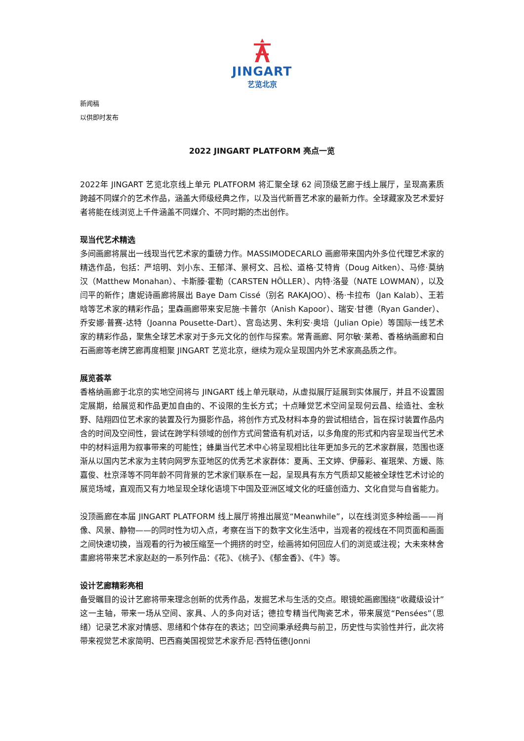JINGART
艺览北京
新闻稿
以供即时发布
2022 JINGART PLATFORM 亮点一览
2022年 JINGART 艺览北京线上单元 PLATFORM 将汇聚全球 62 间顶级艺廊于线上展厅，呈现高素质跨越不同媒介的艺术作品，涵盖大师级经典之作，以及当代新晋艺术家的最新力作。全球藏家及艺术爱好者将能在线浏览上千件涵盖不同媒介、不同时期的杰出创作。
现当代艺术精选
多间画廊将展出一线现当代艺术家的重磅力作。MASSIMODECARLO 画廊带来国内外多位代理艺术家的精选作品，包括：严培明、刘小东、王郁洋、景柯文、吕松、道格·艾特肯（Doug Aitken）、马修·莫纳汉（Matthew Monahan）、卡斯滕·霍勒（CARSTEN HÖLLER）、内特·洛曼（NATE LOWMAN），以及闫平的新作；唐妮诗画廊将展出 Baye Dam Cissé（别名 RAKAJOO）、杨·卡拉布（Jan Kalab）、王若晗等艺术家的精彩作品；里森画廊带来安尼施·卡普尔（Anish Kapoor）、瑞安·甘德（Ryan Gander）、乔安娜·普赛-达特（Joanna Pousette-Dart）、宫岛达男、朱利安·奥培（Julian Opie）等国际一线艺术家的精彩作品，聚焦全球艺术家对于多元文化的创作与探索。常青画廊、阿尔敏·莱希、香格纳画廊和白石画廊等老牌艺廊再度相聚 JINGART 艺览北京，继续为观众呈现国内外艺术家高品质之作。
展览荟萃
香格纳画廊于北京的实地空间将与 JINGART 线上单元联动，从虚拟展厅延展到实体展厅，并且不设置固定展期，给展览和作品更加自由的、不设限的生长方式；十点睡觉艺术空间呈现何云昌、绘造社、金秋野、陆翔四位艺术家的装置及行为摄影作品，将创作方式及材料本身的尝试相结合，旨在探讨装置作品内含的时间及空间性，尝试在跨学科领域的创作方式间营造有机对话，以多角度的形式和内容呈现当代艺术中的材料运用为叙事带来的可能性；蜂巢当代艺术中心将呈现相比往年更加多元的艺术家群展，范围也逐渐从以国内艺术家为主转向网罗东亚地区的优秀艺术家群体：夏禹、王文婷、伊藤彩、崔珉荣、方媛、陈嘉俊、杜京泽等不同年龄不同背景的艺术家们联系在一起，呈现具有东方气质却又能被全球性艺术讨论的展览场域，直观而又有力地呈现全球化语境下中国及亚洲区域文化的旺盛创造力、文化自觉与自省能力。
没顶画廊在本届 JINGART PLATFORM 线上展厅将推出展览“Meanwhile”，以在线浏览多种绘画——肖像、风景、静物——的同时性为切入点，考察在当下的数字文化生活中，当观者的视线在不同页面和画面之间快速切换，当观看的行为被压缩至一个拥挤的时空，绘画将如何回应人们的浏览或注视；大未來林舍畫廊将带来艺术家赵赵的一系列作品：《花》、《桃子》、《郁金香》、《牛》等。
设计艺廊精彩亮相
备受瞩目的设计艺廊将带来理念创新的优秀作品，发掘艺术与生活的交点。眼镜蛇画廊围绕“收藏级设计”这一主轴，带来一场从空间、家具、人的多向对话；德拉专精当代陶瓷艺术，带来展览“Pensées”（思绪）记录艺术家对情感、思绪和个体存在的表达；凹空间秉承经典与前卫，历史性与实验性并行，此次将带来视觉艺术家简明、巴西裔美国视觉艺术家乔尼·西特伍德(Jonni